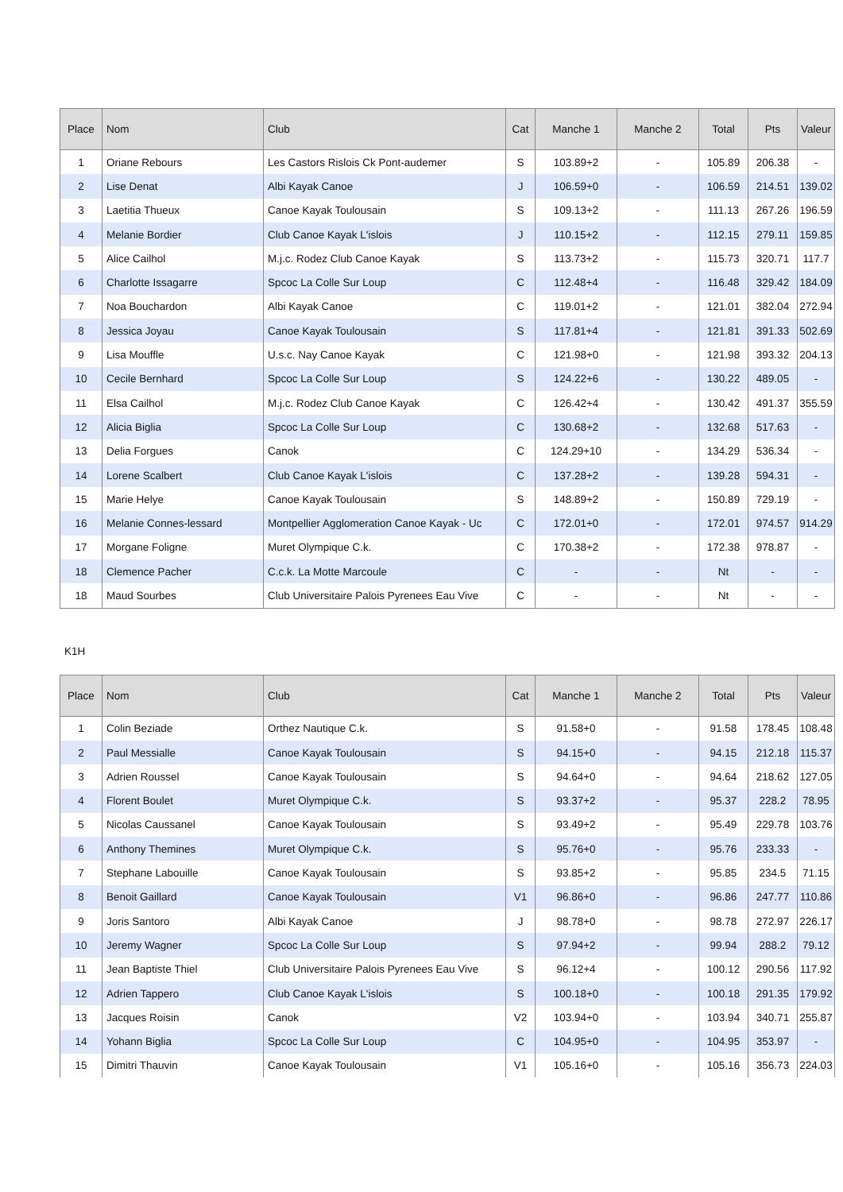| Place | Nom | Club | Cat | Manche 1 | Manche 2 | Total | Pts | Valeur |
| --- | --- | --- | --- | --- | --- | --- | --- | --- |
| 1 | Oriane Rebours | Les Castors Rislois Ck Pont-audemer | S | 103.89+2 | - | 105.89 | 206.38 | - |
| 2 | Lise Denat | Albi Kayak Canoe | J | 106.59+0 | - | 106.59 | 214.51 | 139.02 |
| 3 | Laetitia Thueux | Canoe Kayak Toulousain | S | 109.13+2 | - | 111.13 | 267.26 | 196.59 |
| 4 | Melanie Bordier | Club Canoe Kayak L'islois | J | 110.15+2 | - | 112.15 | 279.11 | 159.85 |
| 5 | Alice Cailhol | M.j.c. Rodez Club Canoe Kayak | S | 113.73+2 | - | 115.73 | 320.71 | 117.7 |
| 6 | Charlotte Issagarre | Spcoc La Colle Sur Loup | C | 112.48+4 | - | 116.48 | 329.42 | 184.09 |
| 7 | Noa Bouchardon | Albi Kayak Canoe | C | 119.01+2 | - | 121.01 | 382.04 | 272.94 |
| 8 | Jessica Joyau | Canoe Kayak Toulousain | S | 117.81+4 | - | 121.81 | 391.33 | 502.69 |
| 9 | Lisa Mouffle | U.s.c. Nay Canoe Kayak | C | 121.98+0 | - | 121.98 | 393.32 | 204.13 |
| 10 | Cecile Bernhard | Spcoc La Colle Sur Loup | S | 124.22+6 | - | 130.22 | 489.05 | - |
| 11 | Elsa Cailhol | M.j.c. Rodez Club Canoe Kayak | C | 126.42+4 | - | 130.42 | 491.37 | 355.59 |
| 12 | Alicia Biglia | Spcoc La Colle Sur Loup | C | 130.68+2 | - | 132.68 | 517.63 | - |
| 13 | Delia Forgues | Canok | C | 124.29+10 | - | 134.29 | 536.34 | - |
| 14 | Lorene Scalbert | Club Canoe Kayak L'islois | C | 137.28+2 | - | 139.28 | 594.31 | - |
| 15 | Marie Helye | Canoe Kayak Toulousain | S | 148.89+2 | - | 150.89 | 729.19 | - |
| 16 | Melanie Connes-lessard | Montpellier Agglomeration Canoe Kayak - Uc | C | 172.01+0 | - | 172.01 | 974.57 | 914.29 |
| 17 | Morgane Foligne | Muret Olympique C.k. | C | 170.38+2 | - | 172.38 | 978.87 | - |
| 18 | Clemence Pacher | C.c.k. La Motte Marcoule | C | - | - | Nt | - | - |
| 18 | Maud Sourbes | Club Universitaire Palois Pyrenees Eau Vive | C | - | - | Nt | - | - |
K1H
| Place | Nom | Club | Cat | Manche 1 | Manche 2 | Total | Pts | Valeur |
| --- | --- | --- | --- | --- | --- | --- | --- | --- |
| 1 | Colin Beziade | Orthez Nautique C.k. | S | 91.58+0 | - | 91.58 | 178.45 | 108.48 |
| 2 | Paul Messialle | Canoe Kayak Toulousain | S | 94.15+0 | - | 94.15 | 212.18 | 115.37 |
| 3 | Adrien Roussel | Canoe Kayak Toulousain | S | 94.64+0 | - | 94.64 | 218.62 | 127.05 |
| 4 | Florent Boulet | Muret Olympique C.k. | S | 93.37+2 | - | 95.37 | 228.2 | 78.95 |
| 5 | Nicolas Caussanel | Canoe Kayak Toulousain | S | 93.49+2 | - | 95.49 | 229.78 | 103.76 |
| 6 | Anthony Themines | Muret Olympique C.k. | S | 95.76+0 | - | 95.76 | 233.33 | - |
| 7 | Stephane Labouille | Canoe Kayak Toulousain | S | 93.85+2 | - | 95.85 | 234.5 | 71.15 |
| 8 | Benoit Gaillard | Canoe Kayak Toulousain | V1 | 96.86+0 | - | 96.86 | 247.77 | 110.86 |
| 9 | Joris Santoro | Albi Kayak Canoe | J | 98.78+0 | - | 98.78 | 272.97 | 226.17 |
| 10 | Jeremy Wagner | Spcoc La Colle Sur Loup | S | 97.94+2 | - | 99.94 | 288.2 | 79.12 |
| 11 | Jean Baptiste Thiel | Club Universitaire Palois Pyrenees Eau Vive | S | 96.12+4 | - | 100.12 | 290.56 | 117.92 |
| 12 | Adrien Tappero | Club Canoe Kayak L'islois | S | 100.18+0 | - | 100.18 | 291.35 | 179.92 |
| 13 | Jacques Roisin | Canok | V2 | 103.94+0 | - | 103.94 | 340.71 | 255.87 |
| 14 | Yohann Biglia | Spcoc La Colle Sur Loup | C | 104.95+0 | - | 104.95 | 353.97 | - |
| 15 | Dimitri Thauvin | Canoe Kayak Toulousain | V1 | 105.16+0 | - | 105.16 | 356.73 | 224.03 |